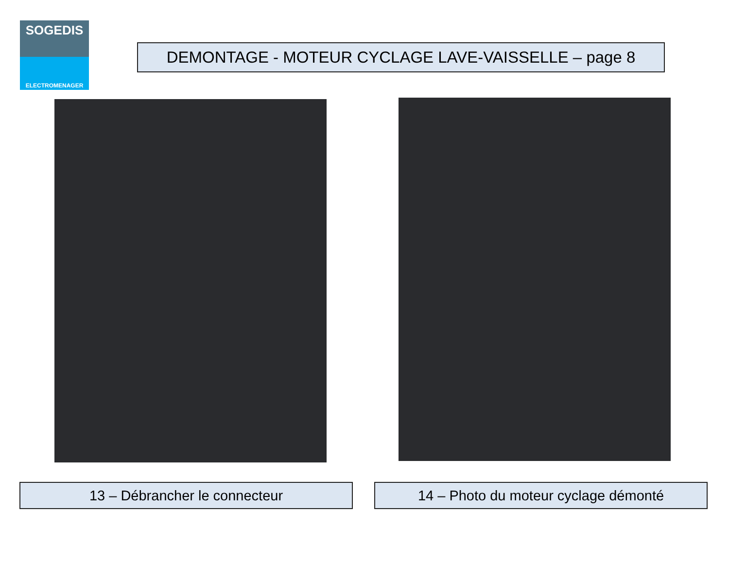SOGEDIS
ELECTROMENAGER
DEMONTAGE - MOTEUR CYCLAGE LAVE-VAISSELLE – page 8
13 – Débrancher le connecteur 14 – Photo du moteur cyclage démonté